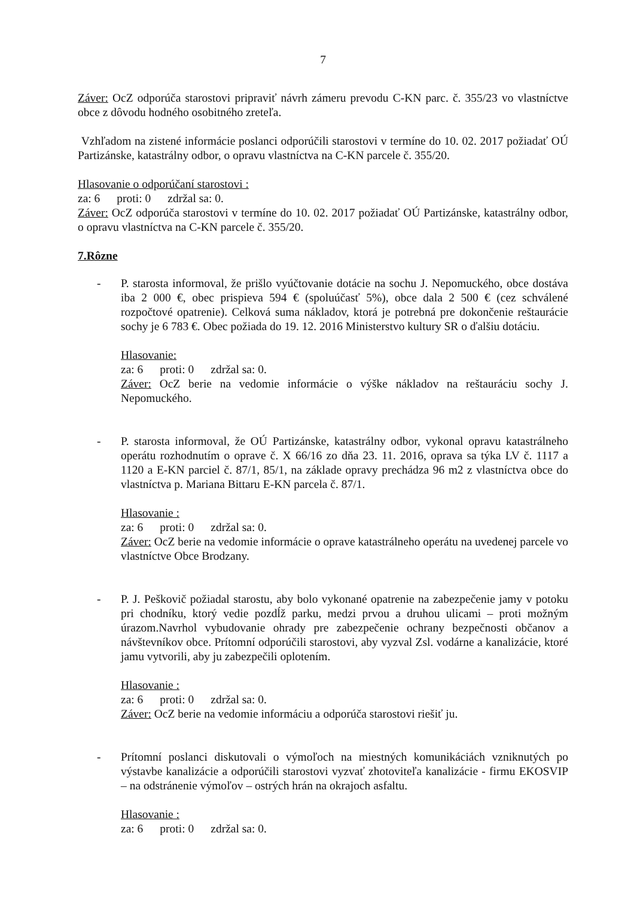7
Záver: OcZ odporúča starostovi pripraviť návrh zámeru prevodu C-KN parc. č. 355/23 vo vlastníctve obce z dôvodu hodného osobitného zreteľa.
Vzhľadom na zistené informácie poslanci odporúčili starostovi v termíne do 10. 02. 2017 požiadať OÚ Partizánske, katastrálny odbor, o opravu vlastníctva na C-KN parcele č. 355/20.
Hlasovanie o odporúčaní starostovi :
za: 6 proti: 0 zdržal sa: 0.
Záver: OcZ odporúča starostovi v termíne do 10. 02. 2017 požiadať OÚ Partizánske, katastrálny odbor, o opravu vlastníctva na C-KN parcele č. 355/20.
7.Rôzne
- P. starosta informoval, že prišlo vyúčtovanie dotácie na sochu J. Nepomuckého, obce dostáva iba 2 000 €, obec prispieva 594 € (spoluúčasť 5%), obce dala 2 500 € (cez schválené rozpočtové opatrenie). Celková suma nákladov, ktorá je potrebná pre dokončenie reštaurácie sochy je 6 783 €. Obec požiada do 19. 12. 2016 Ministerstvo kultury SR o ďalšiu dotáciu.
Hlasovanie:
za: 6 proti: 0 zdržal sa: 0.
Záver: OcZ berie na vedomie informácie o výške nákladov na reštauráciu sochy J. Nepomuckého.
- P. starosta informoval, že OÚ Partizánske, katastrálny odbor, vykonal opravu katastrálneho operátu rozhodnutím o oprave č. X 66/16 zo dňa 23. 11. 2016, oprava sa týka LV č. 1117 a 1120 a E-KN parciel č. 87/1, 85/1, na základe opravy prechádza 96 m2 z vlastníctva obce do vlastníctva p. Mariana Bittaru E-KN parcela č. 87/1.
Hlasovanie :
za: 6 proti: 0 zdržal sa: 0.
Záver: OcZ berie na vedomie informácie o oprave katastrálneho operátu na uvedenej parcele vo vlastníctve Obce Brodzany.
- P. J. Peškovič požiadal starostu, aby bolo vykonané opatrenie na zabezpečenie jamy v potoku pri chodníku, ktorý vedie pozdĺž parku, medzi prvou a druhou ulicami – proti možným úrazom.Navrhol vybudovanie ohrady pre zabezpečenie ochrany bezpečnosti občanov a návštevníkov obce. Prítomní odporúčili starostovi, aby vyzval Zsl. vodárne a kanalizácie, ktoré jamu vytvorili, aby ju zabezpečili oplotením.
Hlasovanie :
za: 6 proti: 0 zdržal sa: 0.
Záver: OcZ berie na vedomie informáciu a odporúča starostovi riešiť ju.
- Prítomní poslanci diskutovali o výmoľoch na miestných komunikáciách vzniknutých po výstavbe kanalizácie a odporúčili starostovi vyzvať zhotoviteľa kanalizácie - firmu EKOSVIP – na odstránenie výmoľov – ostrých hrán na okrajoch asfaltu.
Hlasovanie :
za: 6 proti: 0 zdržal sa: 0.